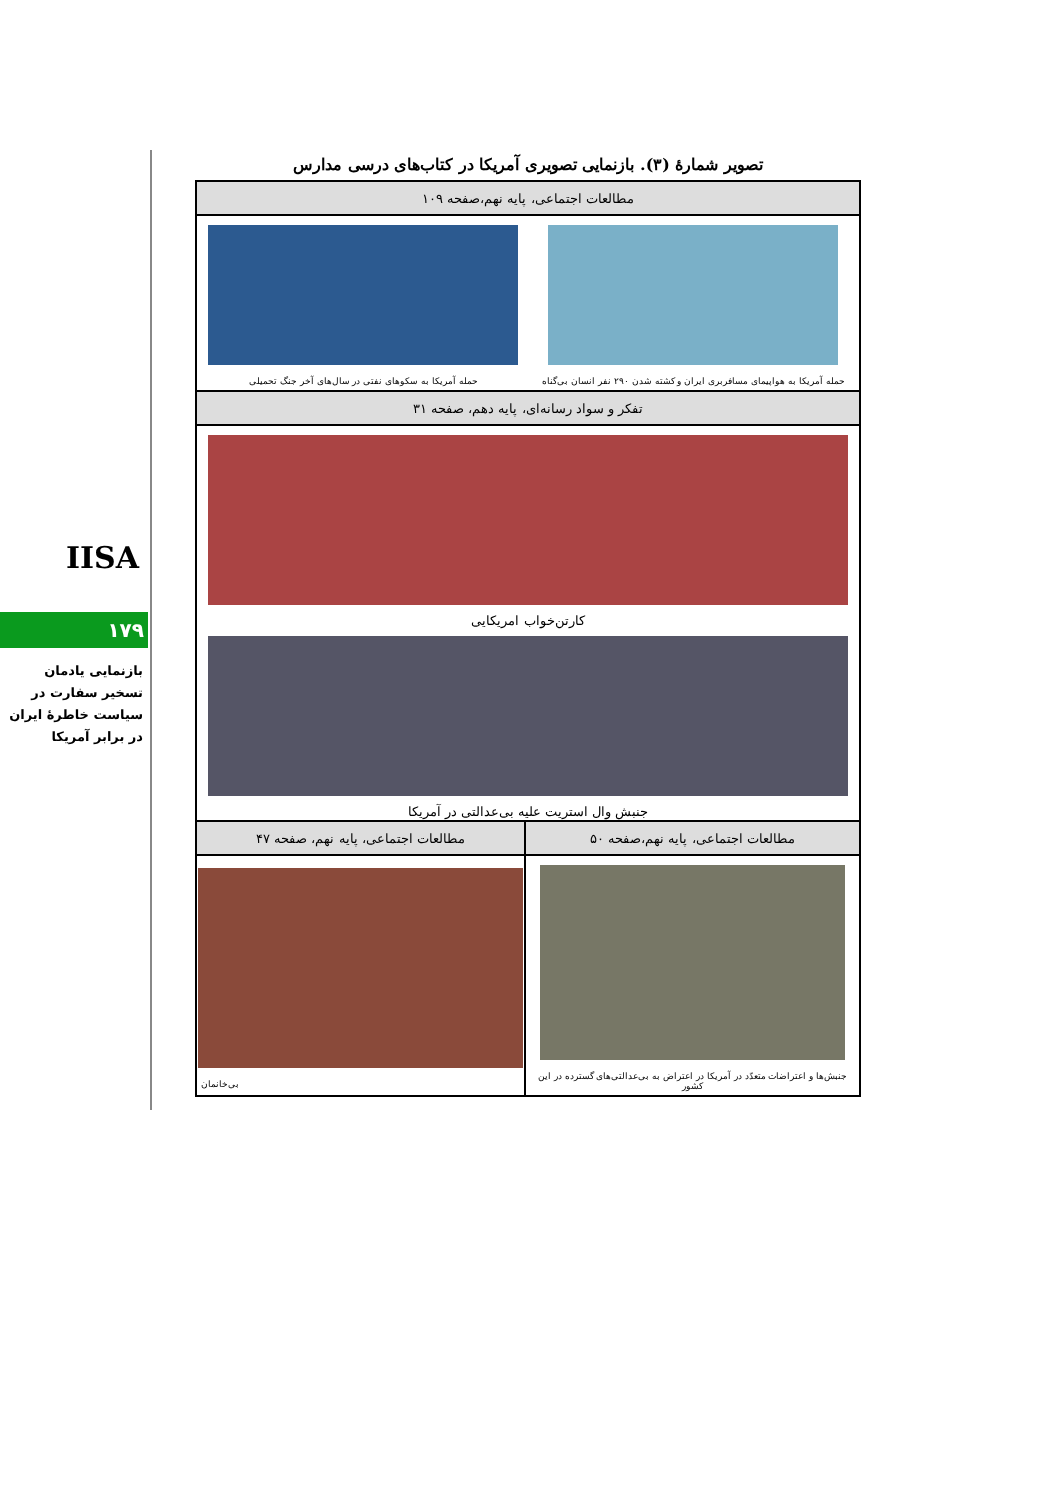IISA
۱۷۹
بازنمایی یادمان تسخیر سفارت در سیاست خاطرهٔ ایران در برابر آمریکا
تصویر شمارهٔ (۳). بازنمایی تصویری آمریکا در کتاب‌های درسی مدارس
| مطالعات اجتماعی، پایه نهم،صفحه ۱۰۹ | |
| --- | --- |
| حمله آمریکا به هواپیمای مسافربری ایران و کشته شدن ۲۹۰ نفر انسان بی‌گناه حمله آمریکا به سکوهای نفتی در سال‌های آخر جنگ تحمیلی | |
| تفکر و سواد رسانه‌ای، پایه دهم، صفحه ۳۱ | |
| کارتن‌خواب امریکایی جنبش وال استریت علیه بی‌عدالتی در آمریکا | |
| مطالعات اجتماعی، پایه نهم،صفحه ۵۰ | مطالعات اجتماعی، پایه نهم، صفحه ۴۷ |
| جنبش‌ها و اعتراضات متعدّد در آمریکا در اعتراض به بی‌عدالتی‌های گسترده در این کشور | بی‌خانمان |